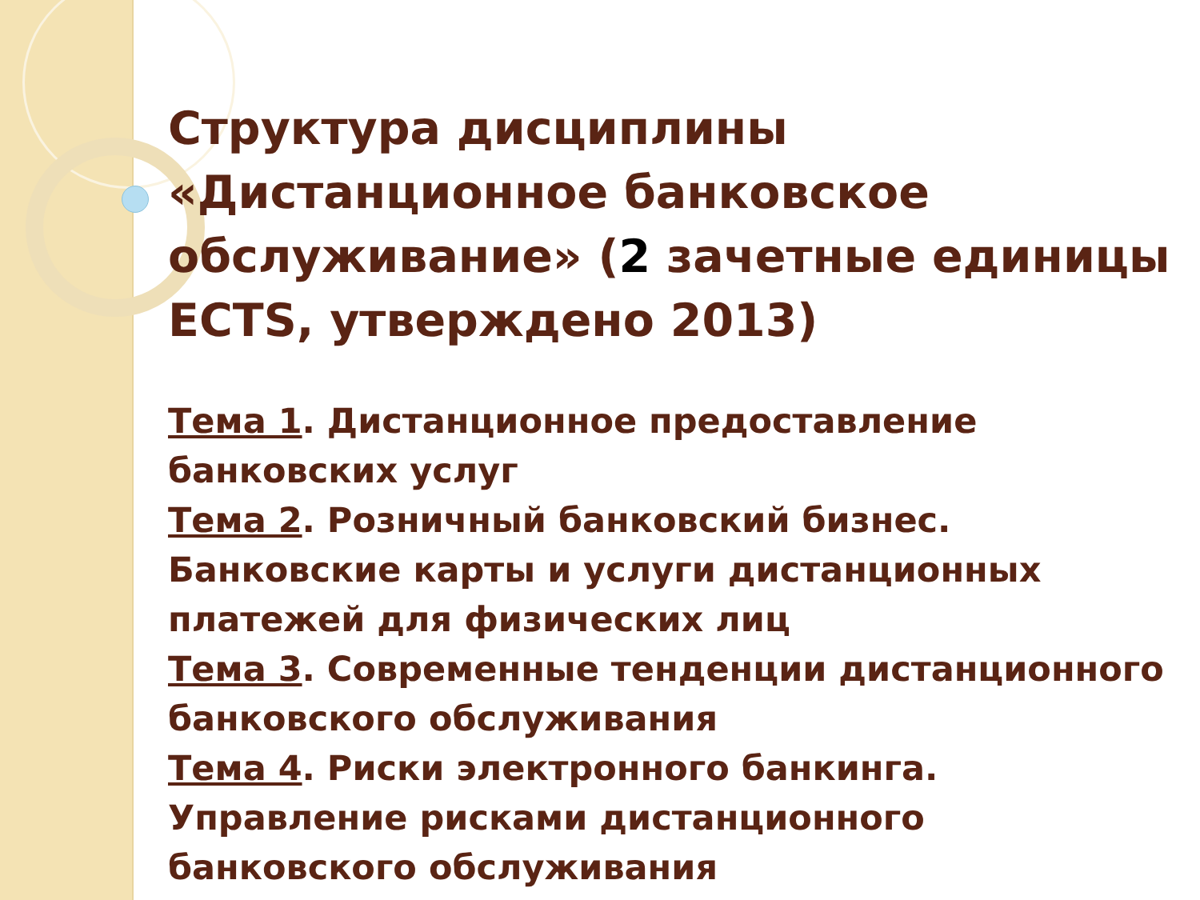Структура дисциплины «Дистанционное банковское обслуживание» (2 зачетные единицы ECTS, утверждено 2013)
Тема 1. Дистанционное предоставление банковских услуг
Тема 2. Розничный банковский бизнес. Банковские карты и услуги дистанционных платежей для физических лиц
Тема 3. Современные тенденции дистанционного банковского обслуживания
Тема 4. Риски электронного банкинга. Управление рисками дистанционного банковского обслуживания